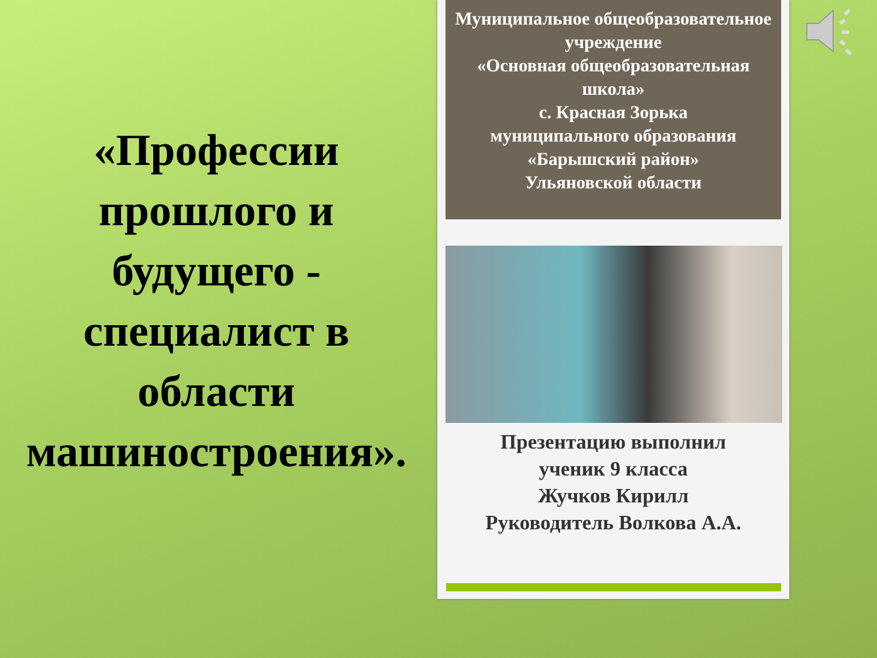«Профессии прошлого и будущего - специалист в области машиностроения».
Муниципальное общеобразовательное учреждение
«Основная общеобразовательная школа»
с. Красная Зорька
муниципального образования
«Барышский район»
Ульяновской области
Презентацию выполнил
ученик 9 класса
Жучков Кирилл
Руководитель Волкова А.А.